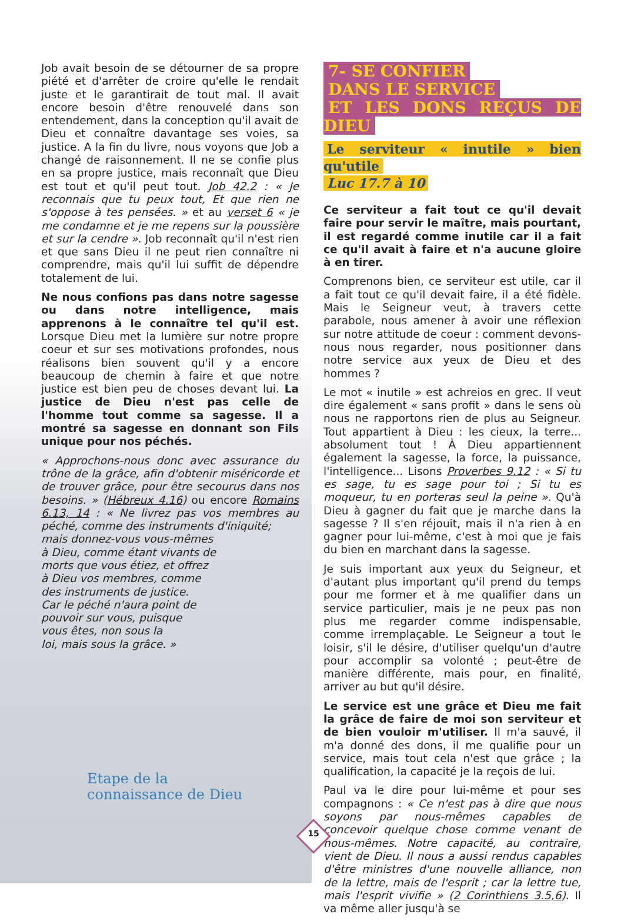Job avait besoin de se détourner de sa propre piété et d'arrêter de croire qu'elle le rendait juste et le garantirait de tout mal. Il avait encore besoin d'être renouvelé dans son entendement, dans la conception qu'il avait de Dieu et connaître davantage ses voies, sa justice. A la fin du livre, nous voyons que Job a changé de raisonnement. Il ne se confie plus en sa propre justice, mais reconnaît que Dieu est tout et qu'il peut tout. Job 42.2 : « Je reconnais que tu peux tout, Et que rien ne s'oppose à tes pensées. » et au verset 6 « je me condamne et je me repens sur la poussière et sur la cendre ». Job reconnaît qu'il n'est rien et que sans Dieu il ne peut rien connaître ni comprendre, mais qu'il lui suffit de dépendre totalement de lui.
Ne nous confions pas dans notre sagesse ou dans notre intelligence, mais apprenons à le connaître tel qu'il est. Lorsque Dieu met la lumière sur notre propre coeur et sur ses motivations profondes, nous réalisons bien souvent qu'il y a encore beaucoup de chemin à faire et que notre justice est bien peu de choses devant lui. La justice de Dieu n'est pas celle de l'homme tout comme sa sagesse. Il a montré sa sagesse en donnant son Fils unique pour nos péchés.
« Approchons-nous donc avec assurance du trône de la grâce, afin d'obtenir miséricorde et de trouver grâce, pour être secourus dans nos besoins. » (Hébreux 4.16) ou encore Romains 6.13, 14 : « Ne livrez pas vos membres au péché, comme des instruments d'iniquité;
mais donnez-vous vous-mêmes
à Dieu, comme étant vivants de
morts que vous étiez, et offrez
à Dieu vos membres, comme
des instruments de justice.
Car le péché n'aura point de
pouvoir sur vous, puisque
vous êtes, non sous la
loi, mais sous la grâce. »
7- SE CONFIER
DANS LE SERVICE
ET LES DONS REÇUS DE DIEU
Le serviteur « inutile » bien qu'utile
Luc 17.7 à 10
Ce serviteur a fait tout ce qu'il devait faire pour servir le maître, mais pourtant, il est regardé comme inutile car il a fait ce qu'il avait à faire et n'a aucune gloire à en tirer.
Comprenons bien, ce serviteur est utile, car il a fait tout ce qu'il devait faire, il a été fidèle. Mais le Seigneur veut, à travers cette parabole, nous amener à avoir une réflexion sur notre attitude de coeur : comment devons-nous nous regarder, nous positionner dans notre service aux yeux de Dieu et des hommes ?
Le mot « inutile » est achreios en grec. Il veut dire également « sans profit » dans le sens où nous ne rapportons rien de plus au Seigneur. Tout appartient à Dieu : les cieux, la terre... absolument tout ! À Dieu appartiennent également la sagesse, la force, la puissance, l'intelligence... Lisons Proverbes 9.12 : « Si tu es sage, tu es sage pour toi ; Si tu es moqueur, tu en porteras seul la peine ». Qu'à Dieu à gagner du fait que je marche dans la sagesse ? Il s'en réjouit, mais il n'a rien à en gagner pour lui-même, c'est à moi que je fais du bien en marchant dans la sagesse.
Je suis important aux yeux du Seigneur, et d'autant plus important qu'il prend du temps pour me former et à me qualifier dans un service particulier, mais je ne peux pas non plus me regarder comme indispensable, comme irremplaçable. Le Seigneur a tout le loisir, s'il le désire, d'utiliser quelqu'un d'autre pour accomplir sa volonté ; peut-être de manière différente, mais pour, en finalité, arriver au but qu'il désire.
Le service est une grâce et Dieu me fait la grâce de faire de moi son serviteur et de bien vouloir m'utiliser. Il m'a sauvé, il m'a donné des dons, il me qualifie pour un service, mais tout cela n'est que grâce ; la qualification, la capacité je la reçois de lui.
Paul va le dire pour lui-même et pour ses compagnons : « Ce n'est pas à dire que nous soyons par nous-mêmes capables de concevoir quelque chose comme venant de nous-mêmes. Notre capacité, au contraire, vient de Dieu. Il nous a aussi rendus capables d'être ministres d'une nouvelle alliance, non de la lettre, mais de l'esprit ; car la lettre tue, mais l'esprit vivifie » (2 Corinthiens 3.5,6). Il va même aller jusqu'à se
Etape de la
connaissance de Dieu
15